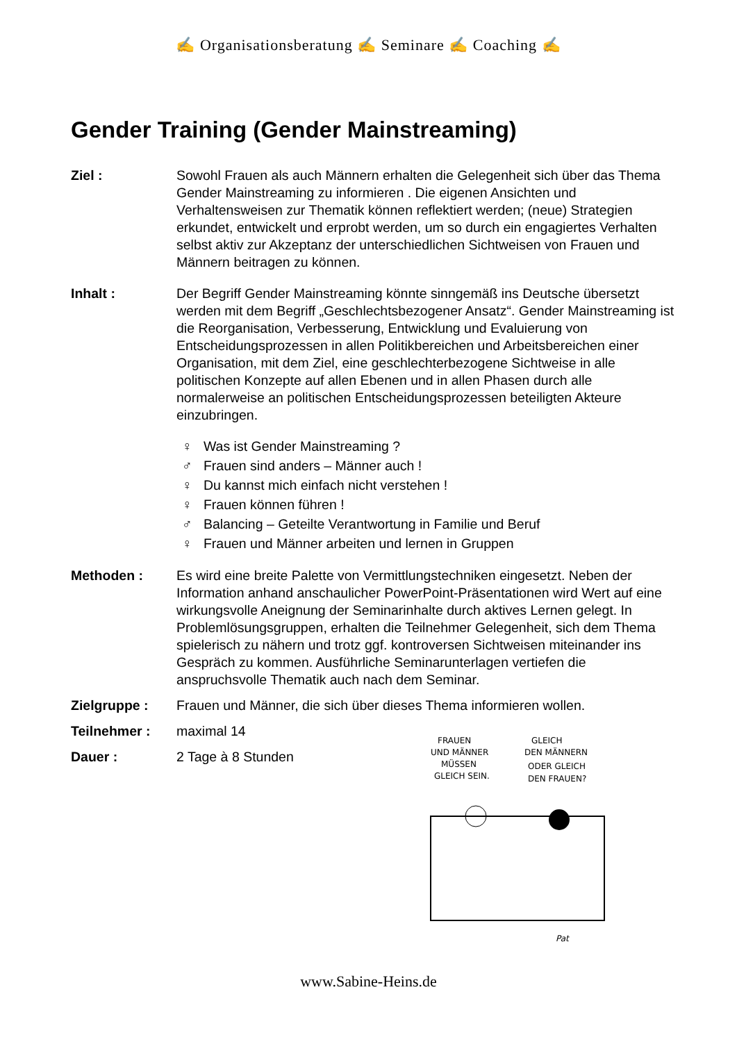✍ Organisationsberatung ✍ Seminare ✍ Coaching ✍
Gender Training (Gender Mainstreaming)
Ziel : Sowohl Frauen als auch Männern erhalten die Gelegenheit sich über das Thema Gender Mainstreaming zu informieren . Die eigenen Ansichten und Verhaltensweisen zur Thematik können reflektiert werden; (neue) Strategien erkundet, entwickelt und erprobt werden, um so durch ein engagiertes Verhalten selbst aktiv zur Akzeptanz der unterschiedlichen Sichtweisen von Frauen und Männern beitragen zu können.
Inhalt : Der Begriff Gender Mainstreaming könnte sinngemäß ins Deutsche übersetzt werden mit dem Begriff „Geschlechtsbezogener Ansatz“. Gender Mainstreaming ist die Reorganisation, Verbesserung, Entwicklung und Evaluierung von Entscheidungsprozessen in allen Politikbereichen und Arbeitsbereichen einer Organisation, mit dem Ziel, eine geschlechterbezogene Sichtweise in alle politischen Konzepte auf allen Ebenen und in allen Phasen durch alle normalerweise an politischen Entscheidungsprozessen beteiligten Akteure einzubringen.
♀ Was ist Gender Mainstreaming ?
♂ Frauen sind anders – Männer auch !
♀ Du kannst mich einfach nicht verstehen !
♀ Frauen können führen !
♂ Balancing – Geteilte Verantwortung in Familie und Beruf
♀ Frauen und Männer arbeiten und lernen in Gruppen
Methoden : Es wird eine breite Palette von Vermittlungstechniken eingesetzt. Neben der Information anhand anschaulicher PowerPoint-Präsentationen wird Wert auf eine wirkungsvolle Aneignung der Seminarinhalte durch aktives Lernen gelegt. In Problemlösungsgruppen, erhalten die Teilnehmer Gelegenheit, sich dem Thema spielerisch zu nähern und trotz ggf. kontroversen Sichtweisen miteinander ins Gespräch zu kommen. Ausführliche Seminarunterlagen vertiefen die anspruchsvolle Thematik auch nach dem Seminar.
Zielgruppe : Frauen und Männer, die sich über dieses Thema informieren wollen.
Teilnehmer : maximal 14
Dauer : 2 Tage à 8 Stunden
FRAUEN
UND MÄNNER
MÜSSEN
GLEICH SEIN.
GLEICH
DEN MÄNNERN
ODER GLEICH
DEN FRAUEN?
Pat
www.Sabine-Heins.de